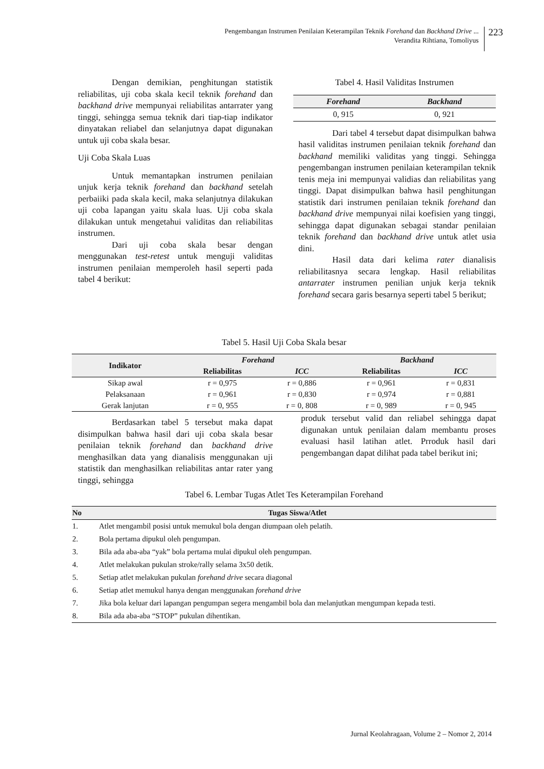Pengembangan Instrumen Penilaian Keterampilan Teknik Forehand dan Backhand Drive ...
Verandita Rihtiana, Tomoliyus
223
Dengan demikian, penghitungan statistik reliabilitas, uji coba skala kecil teknik forehand dan backhand drive mempunyai reliabilitas antarrater yang tinggi, sehingga semua teknik dari tiap-tiap indikator dinyatakan reliabel dan selanjutnya dapat digunakan untuk uji coba skala besar.
Uji Coba Skala Luas
Untuk memantapkan instrumen penilaian unjuk kerja teknik forehand dan backhand setelah perbaiiki pada skala kecil, maka selanjutnya dilakukan uji coba lapangan yaitu skala luas. Uji coba skala dilakukan untuk mengetahui validitas dan reliabilitas instrumen.
Dari uji coba skala besar dengan menggunakan test-retest untuk menguji validitas instrumen penilaian memperoleh hasil seperti pada tabel 4 berikut:
Tabel 4. Hasil Validitas Instrumen
| Forehand | Backhand |
| --- | --- |
| 0, 915 | 0, 921 |
Dari tabel 4 tersebut dapat disimpulkan bahwa hasil validitas instrumen penilaian teknik forehand dan backhand memiliki validitas yang tinggi. Sehingga pengembangan instrumen penilaian keterampilan teknik tenis meja ini mempunyai validias dan reliabilitas yang tinggi. Dapat disimpulkan bahwa hasil penghitungan statistik dari instrumen penilaian teknik forehand dan backhand drive mempunyai nilai koefisien yang tinggi, sehingga dapat digunakan sebagai standar penilaian teknik forehand dan backhand drive untuk atlet usia dini.
Hasil data dari kelima rater dianalisis reliabilitasnya secara lengkap. Hasil reliabilitas antarrater instrumen penilian unjuk kerja teknik forehand secara garis besarnya seperti tabel 5 berikut;
Tabel 5. Hasil Uji Coba Skala besar
| Indikator | Forehand | | Backhand | |
| --- | --- | --- | --- | --- |
| | Reliabilitas | ICC | Reliabilitas | ICC |
| Sikap awal | r = 0,975 | r = 0,886 | r = 0,961 | r = 0,831 |
| Pelaksanaan | r = 0,961 | r = 0,830 | r = 0,974 | r = 0,881 |
| Gerak lanjutan | r = 0, 955 | r = 0, 808 | r = 0, 989 | r = 0, 945 |
Berdasarkan tabel 5 tersebut maka dapat disimpulkan bahwa hasil dari uji coba skala besar penilaian teknik forehand dan backhand drive menghasilkan data yang dianalisis menggunakan uji statistik dan menghasilkan reliabilitas antar rater yang tinggi, sehingga
produk tersebut valid dan reliabel sehingga dapat digunakan untuk penilaian dalam membantu proses evaluasi hasil latihan atlet. Prroduk hasil dari pengembangan dapat dilihat pada tabel berikut ini;
Tabel 6. Lembar Tugas Atlet Tes Keterampilan Forehand
| No | Tugas Siswa/Atlet |
| --- | --- |
| 1. | Atlet mengambil posisi untuk memukul bola dengan diumpaan oleh pelatih. |
| 2. | Bola pertama dipukul oleh pengumpan. |
| 3. | Bila ada aba-aba “yak” bola pertama mulai dipukul oleh pengumpan. |
| 4. | Atlet melakukan pukulan stroke/rally selama 3x50 detik. |
| 5. | Setiap atlet melakukan pukulan forehand drive secara diagonal |
| 6. | Setiap atlet memukul hanya dengan menggunakan forehand drive |
| 7. | Jika bola keluar dari lapangan pengumpan segera mengambil bola dan melanjutkan mengumpan kepada testi. |
| 8. | Bila ada aba-aba “STOP” pukulan dihentikan. |
Jurnal Keolahragaan, Volume 2 – Nomor 2, 2014